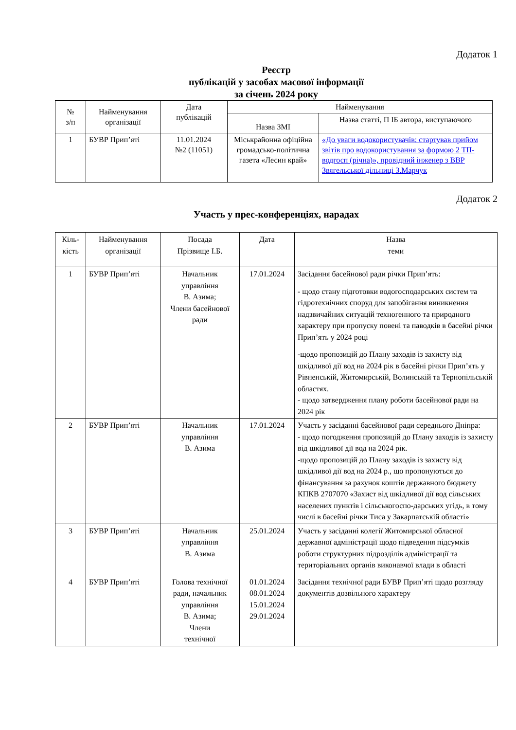Додаток 1
Реєстр
публікацій у засобах масової інформації
за січень 2024 року
| № з/п | Найменування організації | Дата публікацій | Найменування | |
| --- | --- | --- | --- | --- |
| | | | Назва ЗМІ | Назва статті, П ІБ автора, виступаючого |
| 1 | БУВР Прип’яті | 11.01.2024 №2 (11051) | Міськрайонна офіційна громадсько-політична газета «Лесин край» | «До уваги водокористувачів: стартував прийом звітів про водокористування за формою 2 ТП-водгосп (річна)», провідний інженер з ВВР Звягельської дільниці З.Марчук |
Додаток 2
Участь у прес-конференціях, нарадах
| Кіль-кість | Найменування організації | Посада Прізвище І.Б. | Дата | Назва теми |
| 1 | БУВР Прип’яті | Начальник управління В. Азима; Члени басейнової ради | 17.01.2024 | Засідання басейнової ради річки Прип’ять: - щодо стану підготовки водогосподарських систем та гідротехнічних споруд для запобігання виникнення надзвичайних ситуацій техногенного та природного характеру при пропуску повені та паводків в басейні річки Прип’ять у 2024 році -щодо пропозицій до Плану заходів із захисту від шкідливої дії вод на 2024 рік в басейні річки Прип’ять у Рівненській, Житомирській, Волинській та Тернопільській областях. - щодо затвердження плану роботи басейнової ради на 2024 рік |
| 2 | БУВР Прип’яті | Начальник управління В. Азима | 17.01.2024 | Участь у засіданні басейнової ради середнього Дніпра: - щодо погодження пропозицій до Плану заходів із захисту від шкідливої дії вод на 2024 рік. -щодо пропозицій до Плану заходів із захисту від шкідливої дії вод на 2024 р., що пропонуються до фінансування за рахунок коштів державного бюджету КПКВ 2707070 «Захист від шкідливої дії вод сільських населених пунктів і сільськогоспо-дарських угідь, в тому числі в басейні річки Тиса у Закарпатській області» |
| 3 | БУВР Прип’яті | Начальник управління В. Азима | 25.01.2024 | Участь у засіданні колегії Житомирської обласної державної адміністрації щодо підведення підсумків роботи структурних підрозділів адміністрації та територіальних органів виконавчої влади в області |
| 4 | БУВР Прип’яті | Голова технічної ради, начальник управління В. Азима; Члени технічної | 01.01.2024 08.01.2024 15.01.2024 29.01.2024 | Засідання технічної ради БУВР Прип’яті щодо розгляду документів дозвільного характеру |